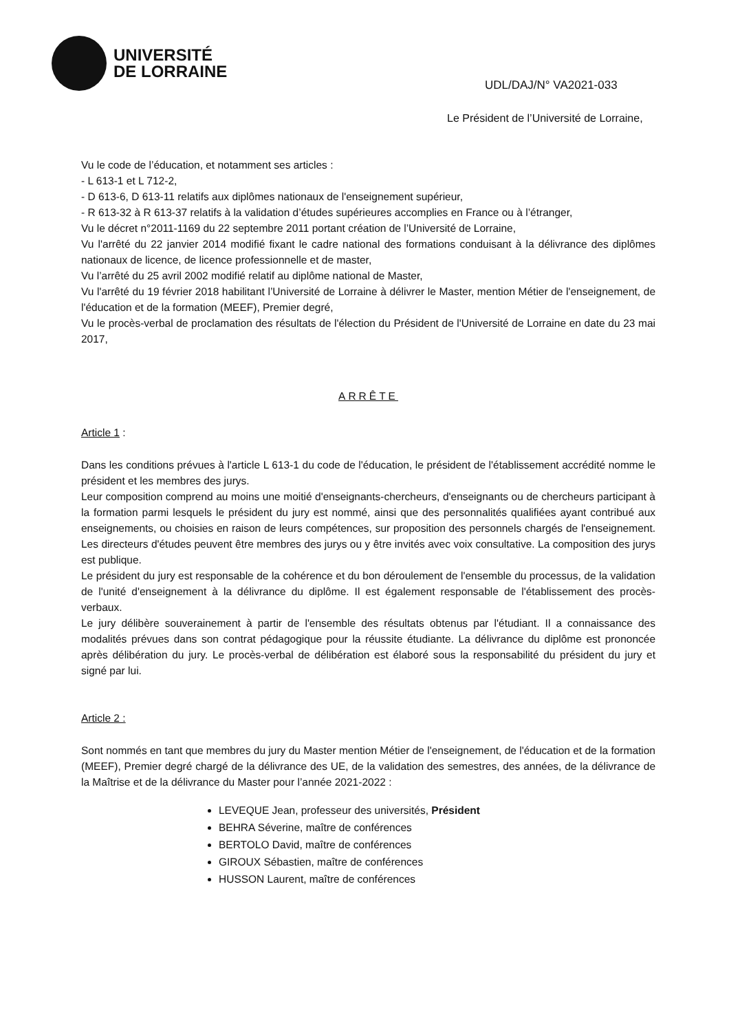UNIVERSITÉ
DE LORRAINE
UDL/DAJ/N° VA2021-033
Le Président de l’Université de Lorraine,
Vu le code de l’éducation, et notamment ses articles :
- L 613-1 et L 712-2,
- D 613-6, D 613-11 relatifs aux diplômes nationaux de l'enseignement supérieur,
- R 613-32 à R 613-37 relatifs à la validation d’études supérieures accomplies en France ou à l’étranger,
Vu le décret n°2011-1169 du 22 septembre 2011 portant création de l’Université de Lorraine,
Vu l'arrêté du 22 janvier 2014 modifié fixant le cadre national des formations conduisant à la délivrance des diplômes nationaux de licence, de licence professionnelle et de master,
Vu l’arrêté du 25 avril 2002 modifié relatif au diplôme national de Master,
Vu l'arrêté du 19 février 2018 habilitant l’Université de Lorraine à délivrer le Master, mention Métier de l'enseignement, de l'éducation et de la formation (MEEF), Premier degré,
Vu le procès-verbal de proclamation des résultats de l'élection du Président de l'Université de Lorraine en date du 23 mai 2017,
ARRÊTE
Article 1 :
Dans les conditions prévues à l'article L 613-1 du code de l'éducation, le président de l'établissement accrédité nomme le président et les membres des jurys.
Leur composition comprend au moins une moitié d'enseignants-chercheurs, d'enseignants ou de chercheurs participant à la formation parmi lesquels le président du jury est nommé, ainsi que des personnalités qualifiées ayant contribué aux enseignements, ou choisies en raison de leurs compétences, sur proposition des personnels chargés de l'enseignement. Les directeurs d'études peuvent être membres des jurys ou y être invités avec voix consultative. La composition des jurys est publique.
Le président du jury est responsable de la cohérence et du bon déroulement de l'ensemble du processus, de la validation de l'unité d'enseignement à la délivrance du diplôme. Il est également responsable de l'établissement des procès-verbaux.
Le jury délibère souverainement à partir de l'ensemble des résultats obtenus par l'étudiant. Il a connaissance des modalités prévues dans son contrat pédagogique pour la réussite étudiante. La délivrance du diplôme est prononcée après délibération du jury. Le procès-verbal de délibération est élaboré sous la responsabilité du président du jury et signé par lui.
Article 2 :
Sont nommés en tant que membres du jury du Master mention Métier de l'enseignement, de l'éducation et de la formation (MEEF), Premier degré chargé de la délivrance des UE, de la validation des semestres, des années, de la délivrance de la Maîtrise et de la délivrance du Master pour l’année 2021-2022 :
LEVEQUE Jean, professeur des universités, Président
BEHRA Séverine, maître de conférences
BERTOLO David, maître de conférences
GIROUX Sébastien, maître de conférences
HUSSON Laurent, maître de conférences